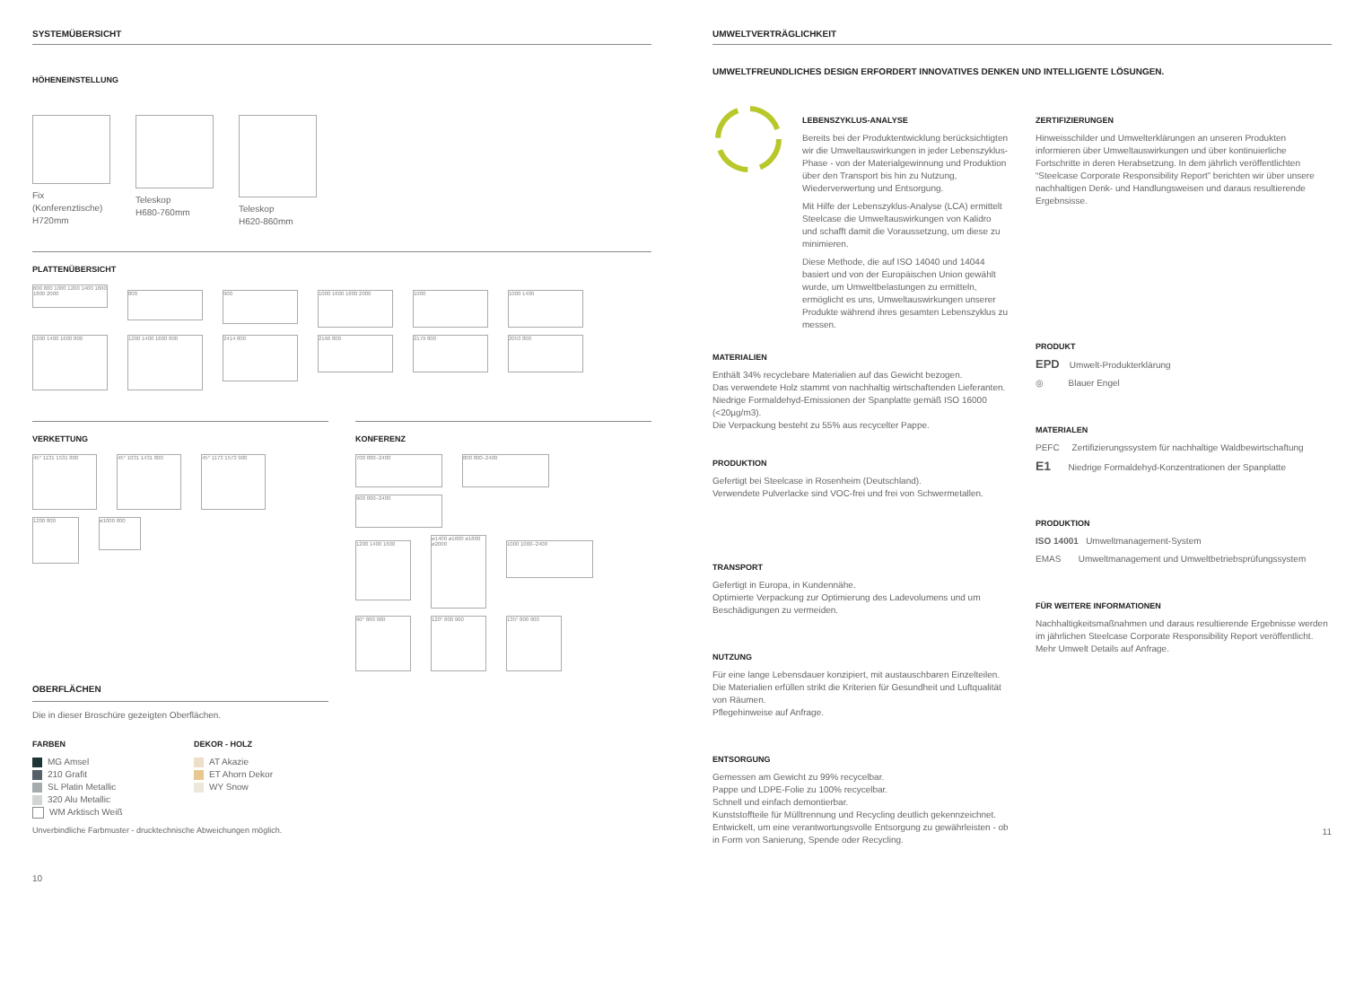SYSTEMÜBERSICHT
HÖHENEINSTELLUNG
Fix (Konferenztische)
H720mm
Teleskop
H680-760mm
Teleskop
H620-860mm
PLATTENÜBERSICHT
600 800 1000 1200 1400 1600 1800 2000 800 900 1000 1600 1800 2000 1000 1000 1400
1200 1400 1600 800 1200 1400 1600 800 2414 800 2166 800 2179 800 2053 800
VERKETTUNG
45° 1131 1531 800 45° 1031 1431 800 45° 1173 1573 900
1200 800 ø1000 800
KONFERENZ
700 800–2400 800 800–2400 900 800–2400
1200 1400 1600 ø1400 ø1600 ø1800 ø2000 1000 1000–2400
90° 800 900 120° 800 900 135° 800 900
OBERFLÄCHEN
Die in dieser Broschüre gezeigten Oberflächen.
FARBEN
MG Amsel
210 Grafit
SL Platin Metallic
320 Alu Metallic
WM Arktisch Weiß
DEKOR - HOLZ
AT Akazie
ET Ahorn Dekor
WY Snow
Unverbindliche Farbmuster - drucktechnische Abweichungen möglich.
10
UMWELTVERTRÄGLICHKEIT
UMWELTFREUNDLICHES DESIGN ERFORDERT INNOVATIVES DENKEN UND INTELLIGENTE LÖSUNGEN.
LEBENSZYKLUS-ANALYSE
Bereits bei der Produktentwicklung berücksichtigten wir die Umweltauswirkungen in jeder Lebenszyklus-Phase - von der Materialgewinnung und Produktion über den Transport bis hin zu Nutzung, Wiederverwertung und Entsorgung.
Mit Hilfe der Lebenszyklus-Analyse (LCA) ermittelt Steelcase die Umweltauswirkungen von Kalidro und schafft damit die Voraussetzung, um diese zu minimieren.
Diese Methode, die auf ISO 14040 und 14044 basiert und von der Europäischen Union gewählt wurde, um Umweltbelastungen zu ermitteln, ermöglicht es uns, Umweltauswirkungen unserer Produkte während ihres gesamten Lebenszyklus zu messen.
MATERIALIEN
Enthält 34% recyclebare Materialien auf das Gewicht bezogen.
Das verwendete Holz stammt von nachhaltig wirtschaftenden Lieferanten.
Niedrige Formaldehyd-Emissionen der Spanplatte gemäß ISO 16000 (<20µg/m3).
Die Verpackung besteht zu 55% aus recycelter Pappe.
PRODUKTION
Gefertigt bei Steelcase in Rosenheim (Deutschland).
Verwendete Pulverlacke sind VOC-frei und frei von Schwermetallen.
TRANSPORT
Gefertigt in Europa, in Kundennähe.
Optimierte Verpackung zur Optimierung des Ladevolumens und um Beschädigungen zu vermeiden.
NUTZUNG
Für eine lange Lebensdauer konzipiert, mit austauschbaren Einzelteilen.
Die Materialien erfüllen strikt die Kriterien für Gesundheit und Luftqualität von Räumen.
Pflegehinweise auf Anfrage.
ENTSORGUNG
Gemessen am Gewicht zu 99% recycelbar.
Pappe und LDPE-Folie zu 100% recycelbar.
Schnell und einfach demontierbar.
Kunststoffteile für Mülltrennung und Recycling deutlich gekennzeichnet.
Entwickelt, um eine verantwortungsvolle Entsorgung zu gewährleisten - ob in Form von Sanierung, Spende oder Recycling.
ZERTIFIZIERUNGEN
Hinweisschilder und Umwelterklärungen an unseren Produkten informieren über Umweltauswirkungen und über kontinuierliche Fortschritte in deren Herabsetzung. In dem jährlich veröffentlichten “Steelcase Corporate Responsibility Report” berichten wir über unsere nachhaltigen Denk- und Handlungsweisen und daraus resultierende Ergebnsisse.
PRODUKT
EPD Umwelt-Produkterklärung
◎ Blauer Engel
MATERIALEN
PEFC Zertifizierungssystem für nachhaltige Waldbewirtschaftung
E1 Niedrige Formaldehyd-Konzentrationen der Spanplatte
PRODUKTION
ISO 14001 Umweltmanagement-System
EMAS Umweltmanagement und Umweltbetriebsprüfungssystem
FÜR WEITERE INFORMATIONEN
Nachhaltigkeitsmaßnahmen und daraus resultierende Ergebnisse werden im jährlichen Steelcase Corporate Responsibility Report veröffentlicht.
Mehr Umwelt Details auf Anfrage.
11